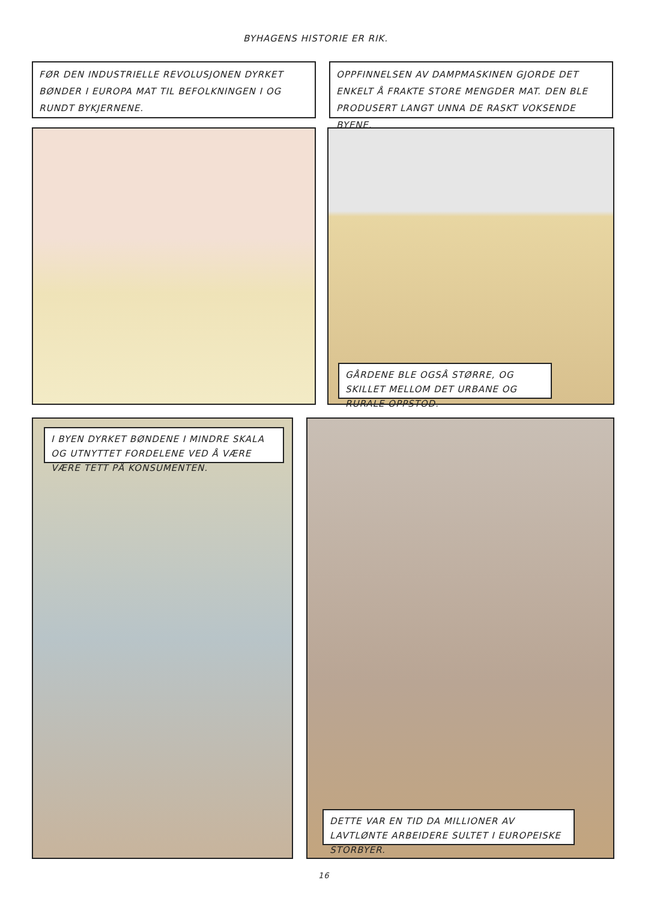BYHAGENS HISTORIE ER RIK.
FØR DEN INDUSTRIELLE REVOLUSJONEN DYRKET BØNDER I EUROPA MAT TIL BEFOLKNINGEN I OG RUNDT BYKJERNENE.
OPPFINNELSEN AV DAMPMASKINEN GJORDE DET ENKELT Å FRAKTE STORE MENGDER MAT. DEN BLE PRODUSERT LANGT UNNA DE RASKT VOKSENDE BYENE.
GÅRDENE BLE OGSÅ STØRRE, OG SKILLET MELLOM DET URBANE OG RURALE OPPSTOD.
I BYEN DYRKET BØNDENE I MINDRE SKALA OG UTNYTTET FORDELENE VED Å VÆRE VÆRE TETT PÅ KONSUMENTEN.
DETTE VAR EN TID DA MILLIONER AV LAVTLØNTE ARBEIDERE SULTET I EUROPEISKE STORBYER.
16